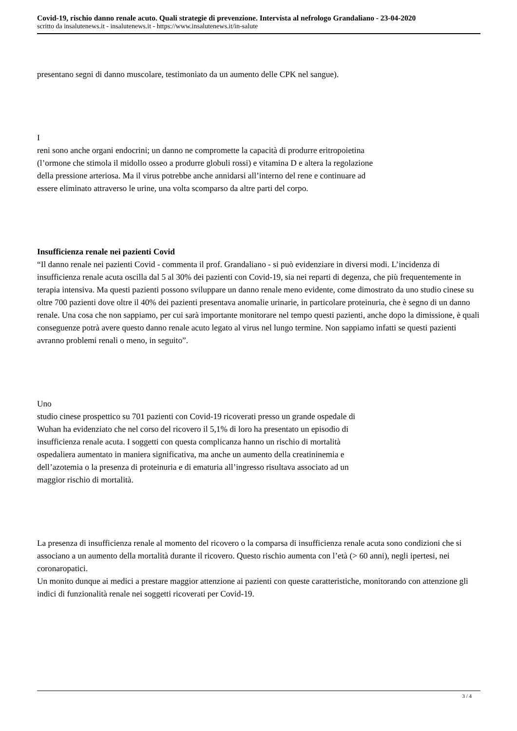Covid-19, rischio danno renale acuto. Quali strategie di prevenzione. Intervista al nefrologo Grandaliano - 23-04-2020
scritto da insalutenews.it - insalutenews.it - https://www.insalutenews.it/in-salute
presentano segni di danno muscolare, testimoniato da un aumento delle CPK nel sangue).
I
reni sono anche organi endocrini; un danno ne compromette la capacità di produrre eritropoietina (l’ormone che stimola il midollo osseo a produrre globuli rossi) e vitamina D e altera la regolazione della pressione arteriosa. Ma il virus potrebbe anche annidarsi all’interno del rene e continuare ad essere eliminato attraverso le urine, una volta scomparso da altre parti del corpo.
Insufficienza renale nei pazienti Covid
“Il danno renale nei pazienti Covid - commenta il prof. Grandaliano - si può evidenziare in diversi modi. L’incidenza di insufficienza renale acuta oscilla dal 5 al 30% dei pazienti con Covid-19, sia nei reparti di degenza, che più frequentemente in terapia intensiva. Ma questi pazienti possono sviluppare un danno renale meno evidente, come dimostrato da uno studio cinese su oltre 700 pazienti dove oltre il 40% dei pazienti presentava anomalie urinarie, in particolare proteinuria, che è segno di un danno renale. Una cosa che non sappiamo, per cui sarà importante monitorare nel tempo questi pazienti, anche dopo la dimissione, è quali conseguenze potrà avere questo danno renale acuto legato al virus nel lungo termine. Non sappiamo infatti se questi pazienti avranno problemi renali o meno, in seguito”.
Uno
studio cinese prospettico su 701 pazienti con Covid-19 ricoverati presso un grande ospedale di Wuhan ha evidenziato che nel corso del ricovero il 5,1% di loro ha presentato un episodio di insufficienza renale acuta. I soggetti con questa complicanza hanno un rischio di mortalità ospedaliera aumentato in maniera significativa, ma anche un aumento della creatininemia e dell’azotemia o la presenza di proteinuria e di ematuria all’ingresso risultava associato ad un maggior rischio di mortalità.
La presenza di insufficienza renale al momento del ricovero o la comparsa di insufficienza renale acuta sono condizioni che si associano a un aumento della mortalità durante il ricovero. Questo rischio aumenta con l’età (> 60 anni), negli ipertesi, nei coronaropatici.
Un monito dunque ai medici a prestare maggior attenzione ai pazienti con queste caratteristiche, monitorando con attenzione gli indici di funzionalità renale nei soggetti ricoverati per Covid-19.
3 / 4